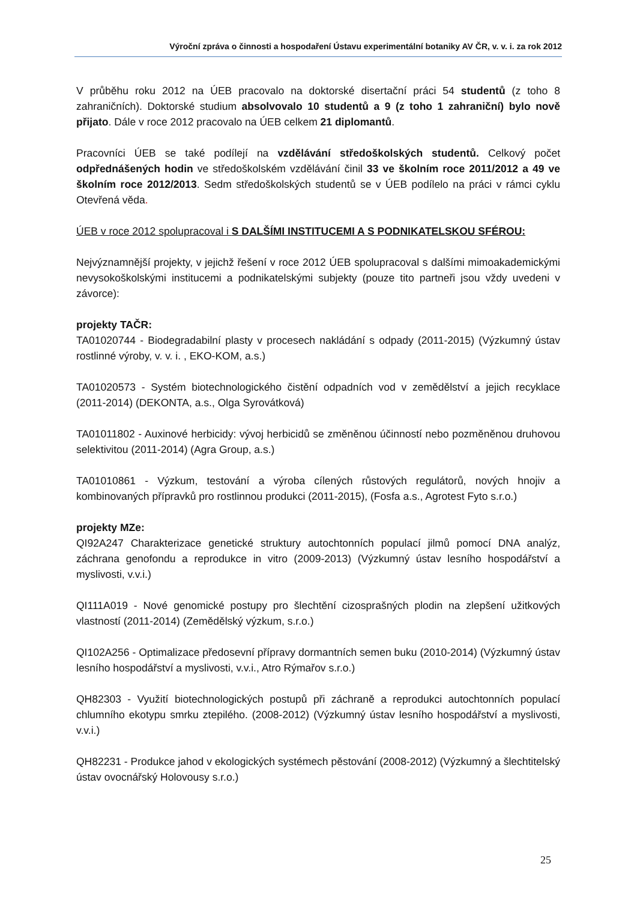Výroční zpráva o činnosti a hospodaření Ústavu experimentální botaniky AV ČR, v. v. i. za rok 2012
V průběhu roku 2012 na ÚEB pracovalo na doktorské disertační práci 54 studentů (z toho 8 zahraničních). Doktorské studium absolvovalo 10 studentů a 9 (z toho 1 zahraniční) bylo nově přijato. Dále v roce 2012 pracovalo na ÚEB celkem 21 diplomantů.
Pracovníci ÚEB se také podílejí na vzdělávání středoškolských studentů. Celkový počet odpřednášených hodin ve středoškolském vzdělávání činil 33 ve školním roce 2011/2012 a 49 ve školním roce 2012/2013. Sedm středoškolských studentů se v ÚEB podílelo na práci v rámci cyklu Otevřená věda.
ÚEB v roce 2012 spolupracoval i S DALŠÍMI INSTITUCEMI A S PODNIKATELSKOU SFÉROU:
Nejvýznamnější projekty, v jejichž řešení v roce 2012 ÚEB spolupracoval s dalšími mimoakademickými nevysokoškolskými institucemi a podnikatelskými subjekty (pouze tito partneři jsou vždy uvedeni v závorce):
projekty TAČR:
TA01020744 - Biodegradabilní plasty v procesech nakládání s odpady (2011-2015) (Výzkumný ústav rostlinné výroby, v. v. i. , EKO-KOM, a.s.)
TA01020573 - Systém biotechnologického čistění odpadních vod v zemědělství a jejich recyklace (2011-2014) (DEKONTA, a.s., Olga Syrovátková)
TA01011802 - Auxinové herbicidy: vývoj herbicidů se změněnou účinností nebo pozměněnou druhovou selektivitou (2011-2014) (Agra Group, a.s.)
TA01010861 - Výzkum, testování a výroba cílených růstových regulátorů, nových hnojiv a kombinovaných přípravků pro rostlinnou produkci (2011-2015), (Fosfa a.s., Agrotest Fyto s.r.o.)
projekty MZe:
QI92A247 Charakterizace genetické struktury autochtonních populací jilmů pomocí DNA analýz, záchrana genofondu a reprodukce in vitro (2009-2013) (Výzkumný ústav lesního hospodářství a myslivosti, v.v.i.)
QI111A019 - Nové genomické postupy pro šlechtění cizosprašných plodin na zlepšení užitkových vlastností (2011-2014) (Zemědělský výzkum, s.r.o.)
QI102A256 - Optimalizace předosevní přípravy dormantních semen buku (2010-2014) (Výzkumný ústav lesního hospodářství a myslivosti, v.v.i., Atro Rýmařov s.r.o.)
QH82303 - Využití biotechnologických postupů při záchraně a reprodukci autochtonních populací chlumního ekotypu smrku ztepilého. (2008-2012) (Výzkumný ústav lesního hospodářství a myslivosti, v.v.i.)
QH82231 - Produkce jahod v ekologických systémech pěstování (2008-2012) (Výzkumný a šlechtitelský ústav ovocnářský Holovousy s.r.o.)
25